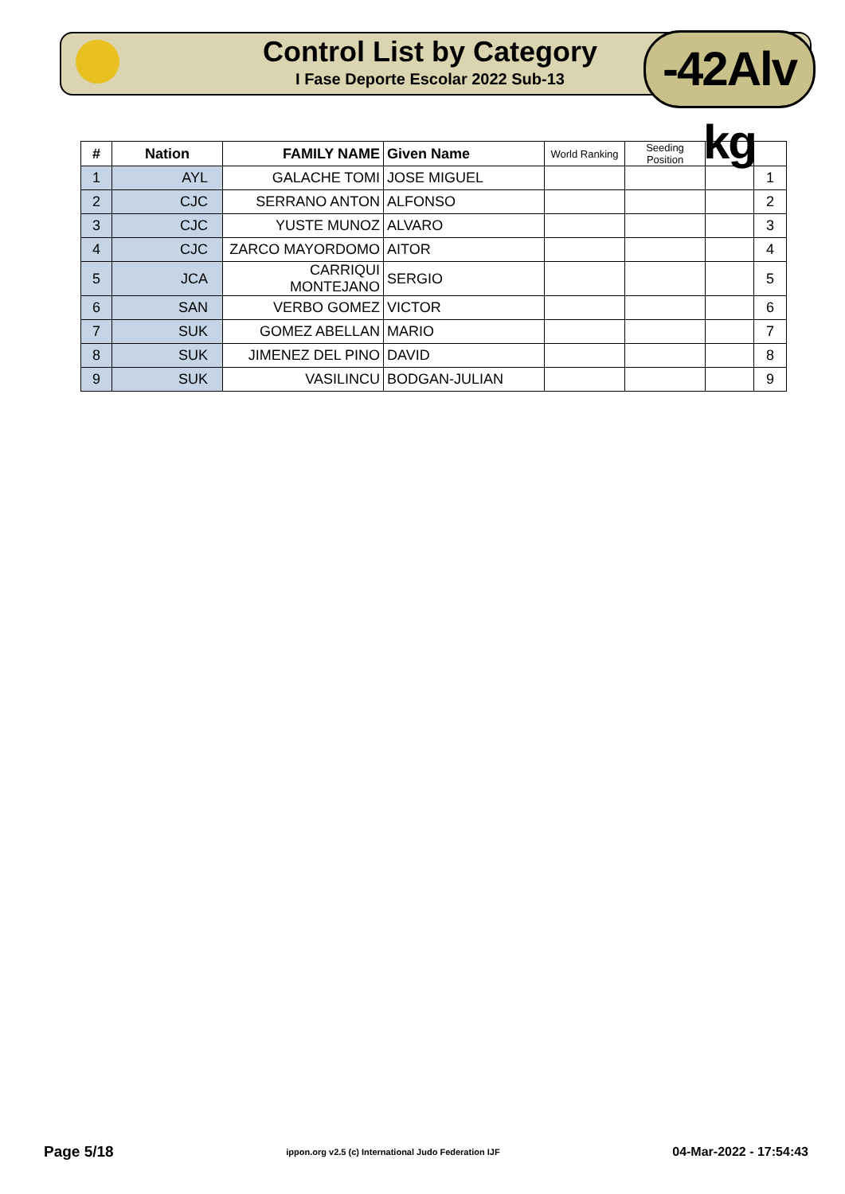Control List by Category
I Fase Deporte Escolar 2022 Sub-13
-42Alv kg
| # | Nation | FAMILY NAME | Given Name | World Ranking | Seeding Position | | |
| --- | --- | --- | --- | --- | --- | --- | --- |
| 1 | AYL | GALACHE TOMI | JOSE MIGUEL | | | | 1 |
| 2 | CJC | SERRANO ANTON | ALFONSO | | | | 2 |
| 3 | CJC | YUSTE MUNOZ | ALVARO | | | | 3 |
| 4 | CJC | ZARCO MAYORDOMO | AITOR | | | | 4 |
| 5 | JCA | CARRIQUI MONTEJANO | SERGIO | | | | 5 |
| 6 | SAN | VERBO GOMEZ | VICTOR | | | | 6 |
| 7 | SUK | GOMEZ ABELLAN | MARIO | | | | 7 |
| 8 | SUK | JIMENEZ DEL PINO | DAVID | | | | 8 |
| 9 | SUK | VASILINCU | BODGAN-JULIAN | | | | 9 |
Page 5/18 ippon.org v2.5 (c) International Judo Federation IJF 04-Mar-2022 - 17:54:43